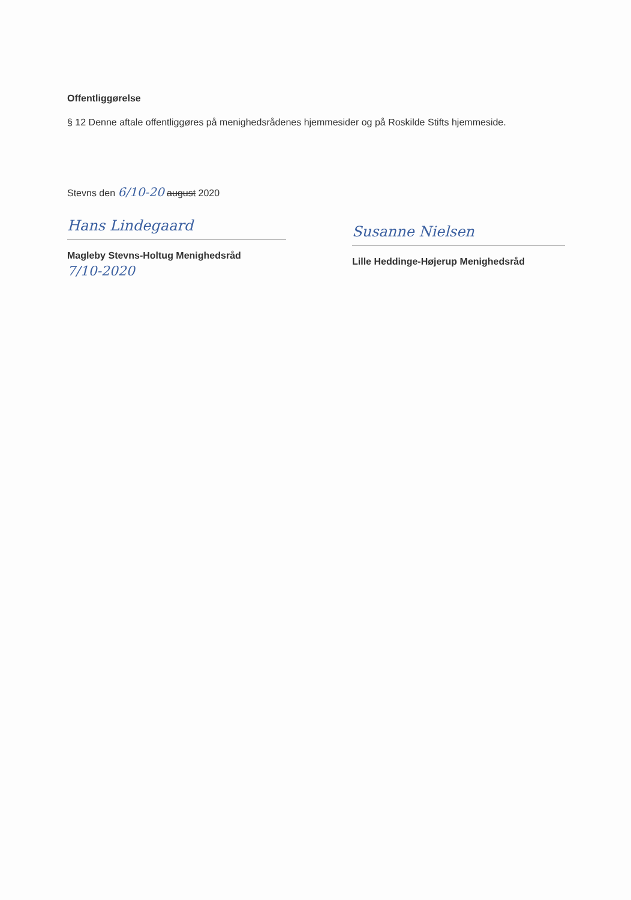Offentliggørelse
§ 12 Denne aftale offentliggøres på menighedsrådenes hjemmesider og på Roskilde Stifts hjemmeside.
Stevns den 6/10-20 august 2020
Hans Lindegaard
Magleby Stevns-Holtug Menighedsråd
7/10-2020
Susanne Nielsen
Lille Heddinge-Højerup Menighedsråd